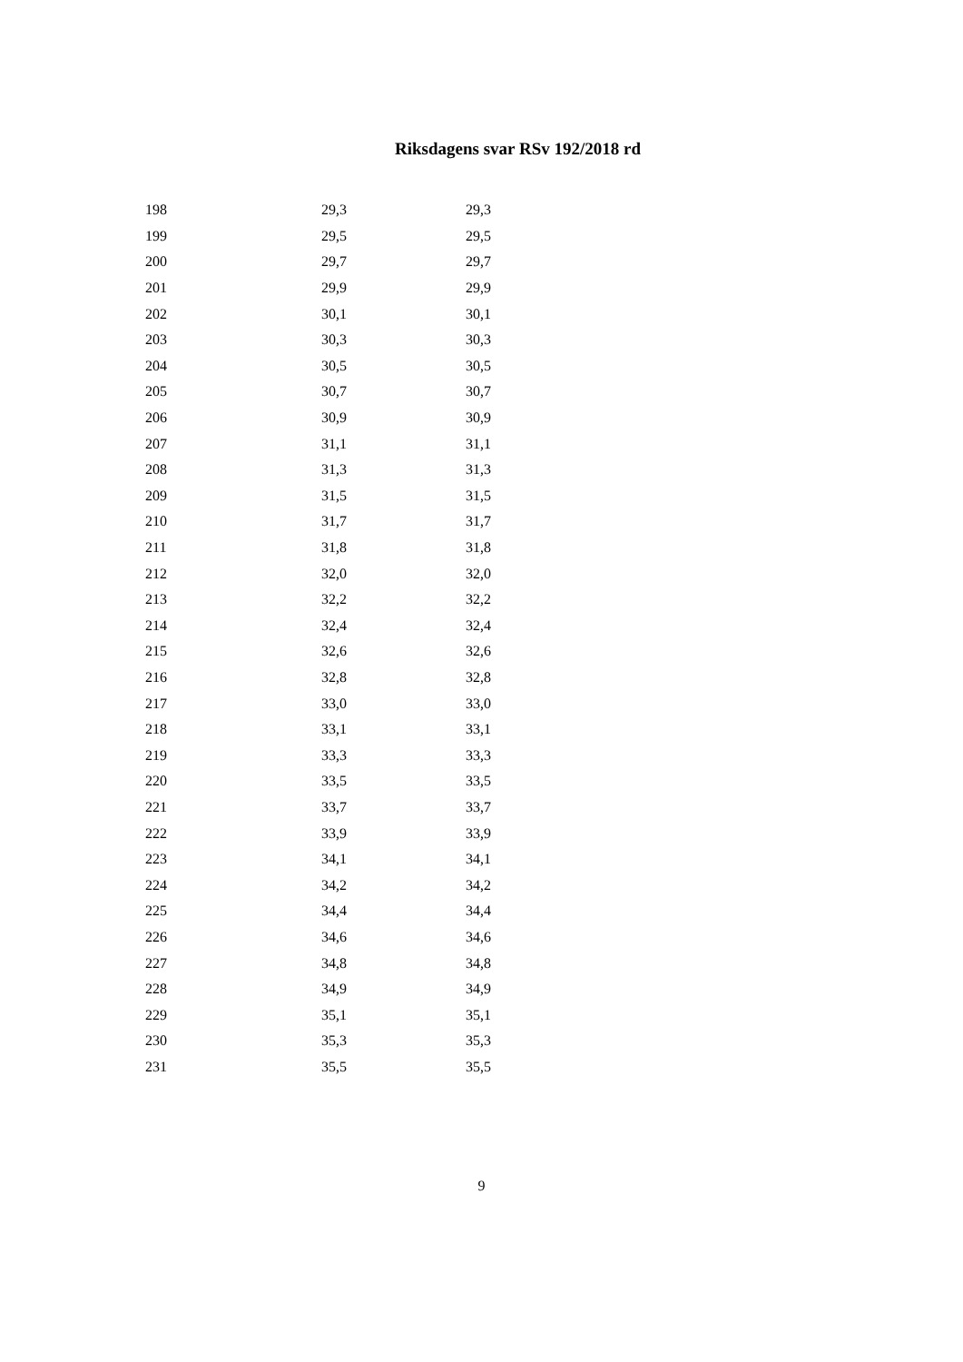Riksdagens svar RSv 192/2018 rd
| 198 | 29,3 | 29,3 |
| 199 | 29,5 | 29,5 |
| 200 | 29,7 | 29,7 |
| 201 | 29,9 | 29,9 |
| 202 | 30,1 | 30,1 |
| 203 | 30,3 | 30,3 |
| 204 | 30,5 | 30,5 |
| 205 | 30,7 | 30,7 |
| 206 | 30,9 | 30,9 |
| 207 | 31,1 | 31,1 |
| 208 | 31,3 | 31,3 |
| 209 | 31,5 | 31,5 |
| 210 | 31,7 | 31,7 |
| 211 | 31,8 | 31,8 |
| 212 | 32,0 | 32,0 |
| 213 | 32,2 | 32,2 |
| 214 | 32,4 | 32,4 |
| 215 | 32,6 | 32,6 |
| 216 | 32,8 | 32,8 |
| 217 | 33,0 | 33,0 |
| 218 | 33,1 | 33,1 |
| 219 | 33,3 | 33,3 |
| 220 | 33,5 | 33,5 |
| 221 | 33,7 | 33,7 |
| 222 | 33,9 | 33,9 |
| 223 | 34,1 | 34,1 |
| 224 | 34,2 | 34,2 |
| 225 | 34,4 | 34,4 |
| 226 | 34,6 | 34,6 |
| 227 | 34,8 | 34,8 |
| 228 | 34,9 | 34,9 |
| 229 | 35,1 | 35,1 |
| 230 | 35,3 | 35,3 |
| 231 | 35,5 | 35,5 |
9